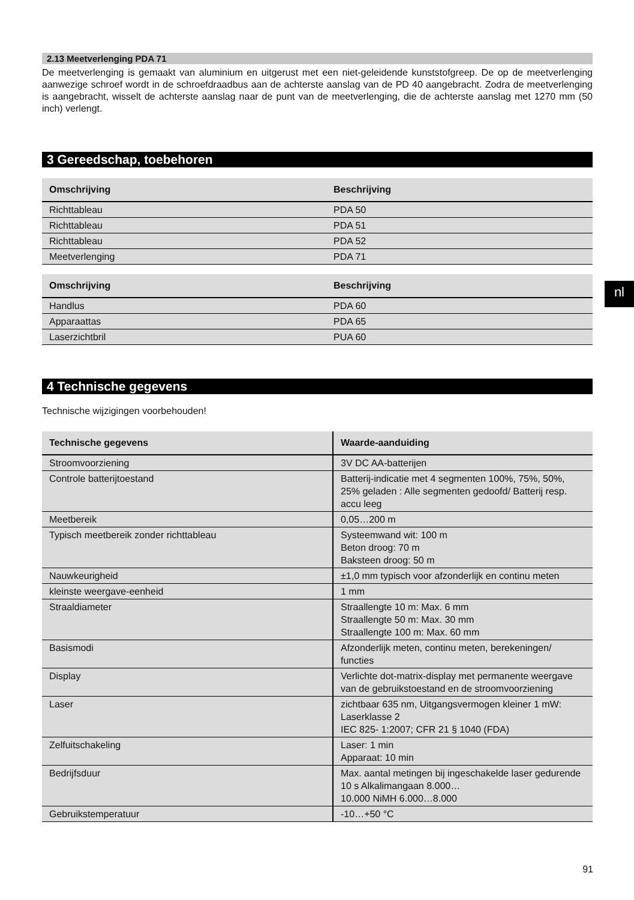2.13 Meetverlenging PDA 71
De meetverlenging is gemaakt van aluminium en uitgerust met een niet-geleidende kunststofgreep. De op de meetverlenging aanwezige schroef wordt in de schroefdraadbus aan de achterste aanslag van de PD 40 aangebracht. Zodra de meetverlenging is aangebracht, wisselt de achterste aanslag naar de punt van de meetverlenging, die de achterste aanslag met 1270 mm (50 inch) verlengt.
3 Gereedschap, toebehoren
| Omschrijving | Beschrijving |
| --- | --- |
| Richttableau | PDA 50 |
| Richttableau | PDA 51 |
| Richttableau | PDA 52 |
| Meetverlenging | PDA 71 |
| Omschrijving | Beschrijving |
| --- | --- |
| Handlus | PDA 60 |
| Apparaattas | PDA 65 |
| Laserzichtbril | PUA 60 |
4 Technische gegevens
Technische wijzigingen voorbehouden!
| Technische gegevens | Waarde-aanduiding |
| --- | --- |
| Stroomvoorziening | 3V DC AA-batterijen |
| Controle batterijtoestand | Batterij-indicatie met 4 segmenten 100%, 75%, 50%, 25% geladen : Alle segmenten gedoofd/ Batterij resp. accu leeg |
| Meetbereik | 0,05…200 m |
| Typisch meetbereik zonder richttableau | Systeemwand wit: 100 m Beton droog: 70 m Baksteen droog: 50 m |
| Nauwkeurigheid | ±1,0 mm typisch voor afzonderlijk en continu meten |
| kleinste weergave-eenheid | 1 mm |
| Straaldiameter | Straallengte 10 m: Max. 6 mm Straallengte 50 m: Max. 30 mm Straallengte 100 m: Max. 60 mm |
| Basismodi | Afzonderlijk meten, continu meten, berekeningen/ functies |
| Display | Verlichte dot-matrix-display met permanente weergave van de gebruikstoestand en de stroomvoorziening |
| Laser | zichtbaar 635 nm, Uitgangsvermogen kleiner 1 mW: Laserklasse 2 IEC 825- 1:2007; CFR 21 § 1040 (FDA) |
| Zelfuitschakeling | Laser: 1 min Apparaat: 10 min |
| Bedrijfsduur | Max. aantal metingen bij ingeschakelde laser gedurende 10 s Alkalimangaan 8.000… 10.000 NiMH 6.000…8.000 |
| Gebruikstemperatuur | -10…+50 °C |
nl
91